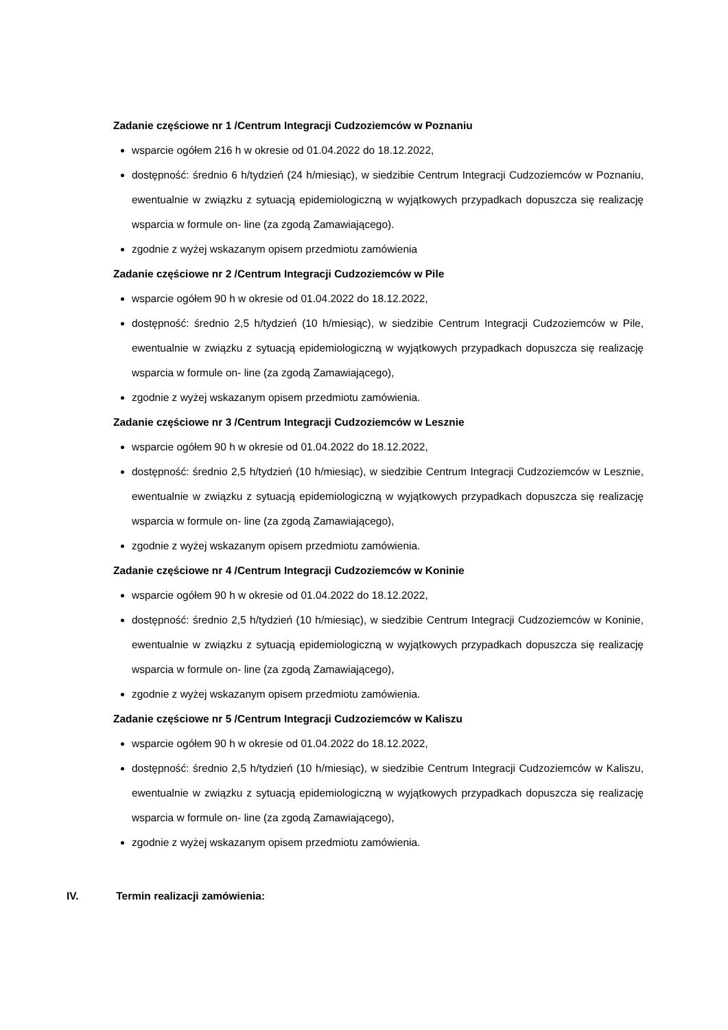Zadanie częściowe nr 1 /Centrum Integracji Cudzoziemców w Poznaniu
wsparcie ogółem 216 h w okresie od 01.04.2022 do 18.12.2022,
dostępność: średnio 6 h/tydzień (24 h/miesiąc), w siedzibie Centrum Integracji Cudzoziemców w Poznaniu, ewentualnie w związku z sytuacją epidemiologiczną w wyjątkowych przypadkach dopuszcza się realizację wsparcia w formule on- line (za zgodą Zamawiającego).
zgodnie z wyżej wskazanym opisem przedmiotu zamówienia
Zadanie częściowe nr 2 /Centrum Integracji Cudzoziemców w Pile
wsparcie ogółem 90 h w okresie od 01.04.2022 do 18.12.2022,
dostępność: średnio 2,5 h/tydzień (10 h/miesiąc), w siedzibie Centrum Integracji Cudzoziemców w Pile, ewentualnie w związku z sytuacją epidemiologiczną w wyjątkowych przypadkach dopuszcza się realizację wsparcia w formule on- line (za zgodą Zamawiającego),
zgodnie z wyżej wskazanym opisem przedmiotu zamówienia.
Zadanie częściowe nr 3 /Centrum Integracji Cudzoziemców w Lesznie
wsparcie ogółem 90 h w okresie od 01.04.2022 do 18.12.2022,
dostępność: średnio 2,5 h/tydzień (10 h/miesiąc), w siedzibie Centrum Integracji Cudzoziemców w Lesznie, ewentualnie w związku z sytuacją epidemiologiczną w wyjątkowych przypadkach dopuszcza się realizację wsparcia w formule on- line (za zgodą Zamawiającego),
zgodnie z wyżej wskazanym opisem przedmiotu zamówienia.
Zadanie częściowe nr 4 /Centrum Integracji Cudzoziemców w Koninie
wsparcie ogółem 90 h w okresie od 01.04.2022 do 18.12.2022,
dostępność: średnio 2,5 h/tydzień (10 h/miesiąc), w siedzibie Centrum Integracji Cudzoziemców w Koninie, ewentualnie w związku z sytuacją epidemiologiczną w wyjątkowych przypadkach dopuszcza się realizację wsparcia w formule on- line (za zgodą Zamawiającego),
zgodnie z wyżej wskazanym opisem przedmiotu zamówienia.
Zadanie częściowe nr 5 /Centrum Integracji Cudzoziemców w Kaliszu
wsparcie ogółem 90 h w okresie od 01.04.2022 do 18.12.2022,
dostępność: średnio 2,5 h/tydzień (10 h/miesiąc), w siedzibie Centrum Integracji Cudzoziemców w Kaliszu, ewentualnie w związku z sytuacją epidemiologiczną w wyjątkowych przypadkach dopuszcza się realizację wsparcia w formule on- line (za zgodą Zamawiającego),
zgodnie z wyżej wskazanym opisem przedmiotu zamówienia.
IV. Termin realizacji zamówienia: